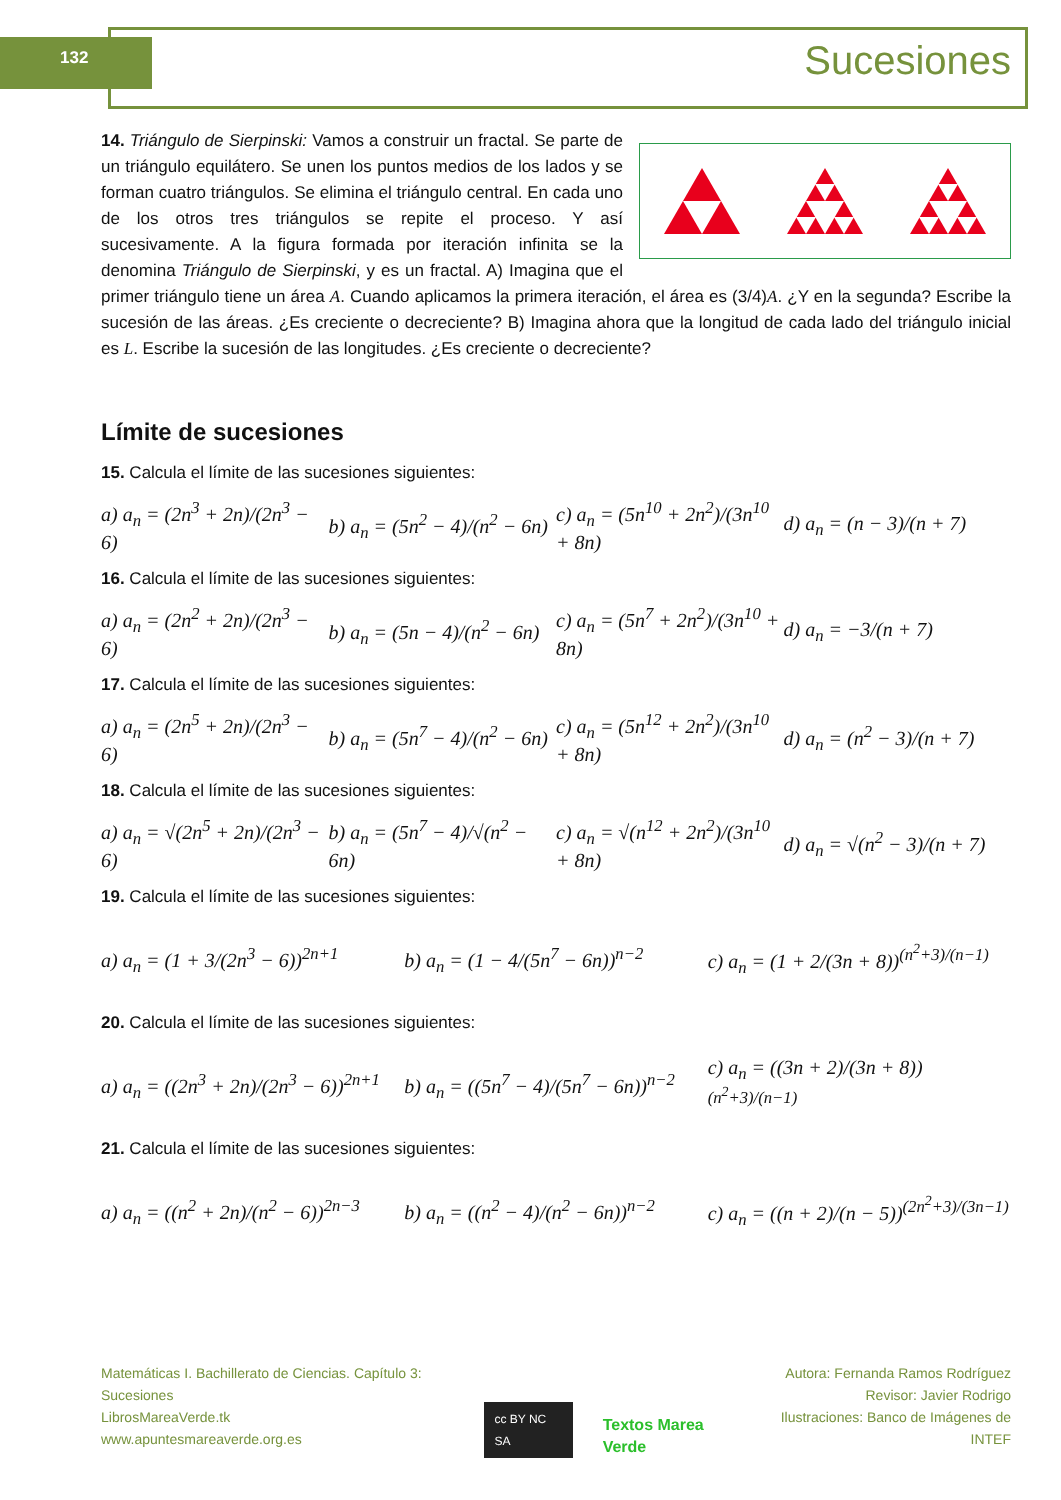132 Sucesiones
14. Triángulo de Sierpinski: Vamos a construir un fractal. Se parte de un triángulo equilátero. Se unen los puntos medios de los lados y se forman cuatro triángulos. Se elimina el triángulo central. En cada uno de los otros tres triángulos se repite el proceso. Y así sucesivamente. A la figura formada por iteración infinita se la denomina Triángulo de Sierpinski, y es un fractal. A) Imagina que el primer triángulo tiene un área A. Cuando aplicamos la primera iteración, el área es (3/4)A. ¿Y en la segunda? Escribe la sucesión de las áreas. ¿Es creciente o decreciente? B) Imagina ahora que la longitud de cada lado del triángulo inicial es L. Escribe la sucesión de las longitudes. ¿Es creciente o decreciente?
Límite de sucesiones
15. Calcula el límite de las sucesiones siguientes:
a) a<sub>n</sub> = (2n<sup>3</sup> + 2n)/(2n<sup>3</sup> − 6) b) a<sub>n</sub> = (5n<sup>2</sup> − 4)/(n<sup>2</sup> − 6n) c) a<sub>n</sub> = (5n<sup>10</sup> + 2n<sup>2</sup>)/(3n<sup>10</sup> + 8n) d) a<sub>n</sub> = (n − 3)/(n + 7)
16. Calcula el límite de las sucesiones siguientes:
a) a<sub>n</sub> = (2n<sup>2</sup> + 2n)/(2n<sup>3</sup> − 6) b) a<sub>n</sub> = (5n − 4)/(n<sup>2</sup> − 6n) c) a<sub>n</sub> = (5n<sup>7</sup> + 2n<sup>2</sup>)/(3n<sup>10</sup> + 8n) d) a<sub>n</sub> = −3/(n + 7)
17. Calcula el límite de las sucesiones siguientes:
a) a<sub>n</sub> = (2n<sup>5</sup> + 2n)/(2n<sup>3</sup> − 6) b) a<sub>n</sub> = (5n<sup>7</sup> − 4)/(n<sup>2</sup> − 6n) c) a<sub>n</sub> = (5n<sup>12</sup> + 2n<sup>2</sup>)/(3n<sup>10</sup> + 8n) d) a<sub>n</sub> = (n<sup>2</sup> − 3)/(n + 7)
18. Calcula el límite de las sucesiones siguientes:
a) a<sub>n</sub> = √(2n<sup>5</sup> + 2n)/(2n<sup>3</sup> − 6) b) a<sub>n</sub> = (5n<sup>7</sup> − 4)/√(n<sup>2</sup> − 6n) c) a<sub>n</sub> = √(n<sup>12</sup> + 2n<sup>2</sup>)/(3n<sup>10</sup> + 8n) d) a<sub>n</sub> = √(n<sup>2</sup> − 3)/(n + 7)
19. Calcula el límite de las sucesiones siguientes:
a) a<sub>n</sub> = (1 + 3/(2n<sup>3</sup> − 6))<sup>2n+1</sup> b) a<sub>n</sub> = (1 − 4/(5n<sup>7</sup> − 6n))<sup>n−2</sup> c) a<sub>n</sub> = (1 + 2/(3n + 8))<sup>(n<sup>2</sup>+3)/(n−1)</sup>
20. Calcula el límite de las sucesiones siguientes:
a) a<sub>n</sub> = ((2n<sup>3</sup> + 2n)/(2n<sup>3</sup> − 6))<sup>2n+1</sup> b) a<sub>n</sub> = ((5n<sup>7</sup> − 4)/(5n<sup>7</sup> − 6n))<sup>n−2</sup> c) a<sub>n</sub> = ((3n + 2)/(3n + 8))<sup>(n<sup>2</sup>+3)/(n−1)</sup>
21. Calcula el límite de las sucesiones siguientes:
a) a<sub>n</sub> = ((n<sup>2</sup> + 2n)/(n<sup>2</sup> − 6))<sup>2n−3</sup> b) a<sub>n</sub> = ((n<sup>2</sup> − 4)/(n<sup>2</sup> − 6n))<sup>n−2</sup> c) a<sub>n</sub> = ((n + 2)/(n − 5))<sup>(2n<sup>2</sup>+3)/(3n−1)</sup>
Matemáticas I. Bachillerato de Ciencias. Capítulo 3: Sucesiones
LibrosMareaVerde.tk
www.apuntesmareaverde.org.es
cc BY NC SA
Textos Marea Verde
Autora: Fernanda Ramos Rodríguez
Revisor: Javier Rodrigo
Ilustraciones: Banco de Imágenes de INTEF